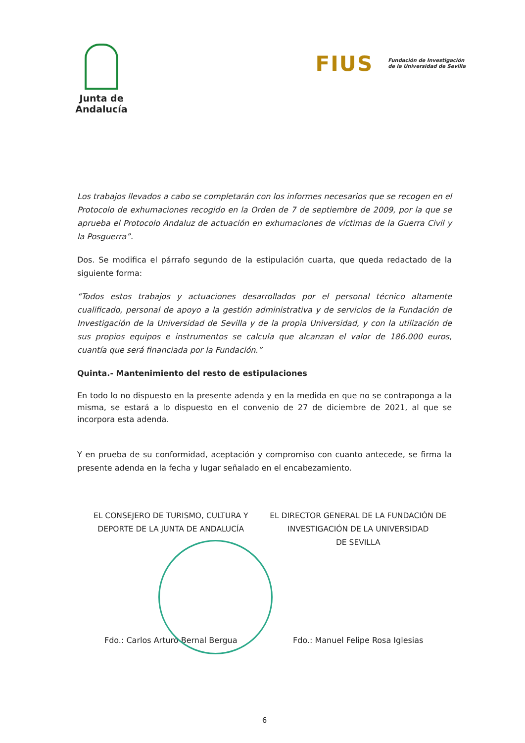Junta de Andalucía
FIUS Fundación de Investigación
de la Universidad de Sevilla
Los trabajos llevados a cabo se completarán con los informes necesarios que se recogen en el Protocolo de exhumaciones recogido en la Orden de 7 de septiembre de 2009, por la que se aprueba el Protocolo Andaluz de actuación en exhumaciones de víctimas de la Guerra Civil y la Posguerra”.
Dos. Se modifica el párrafo segundo de la estipulación cuarta, que queda redactado de la siguiente forma:
“Todos estos trabajos y actuaciones desarrollados por el personal técnico altamente cualificado, personal de apoyo a la gestión administrativa y de servicios de la Fundación de Investigación de la Universidad de Sevilla y de la propia Universidad, y con la utilización de sus propios equipos e instrumentos se calcula que alcanzan el valor de 186.000 euros, cuantía que será financiada por la Fundación.”
Quinta.- Mantenimiento del resto de estipulaciones
En todo lo no dispuesto en la presente adenda y en la medida en que no se contraponga a la misma, se estará a lo dispuesto en el convenio de 27 de diciembre de 2021, al que se incorpora esta adenda.
Y en prueba de su conformidad, aceptación y compromiso con cuanto antecede, se firma la presente adenda en la fecha y lugar señalado en el encabezamiento.
EL CONSEJERO DE TURISMO, CULTURA Y
DEPORTE DE LA JUNTA DE ANDALUCÍA
EL DIRECTOR GENERAL DE LA FUNDACIÓN DE
INVESTIGACIÓN DE LA UNIVERSIDAD
DE SEVILLA
Fdo.: Carlos Arturo Bernal Bergua
Fdo.: Manuel Felipe Rosa Iglesias
6